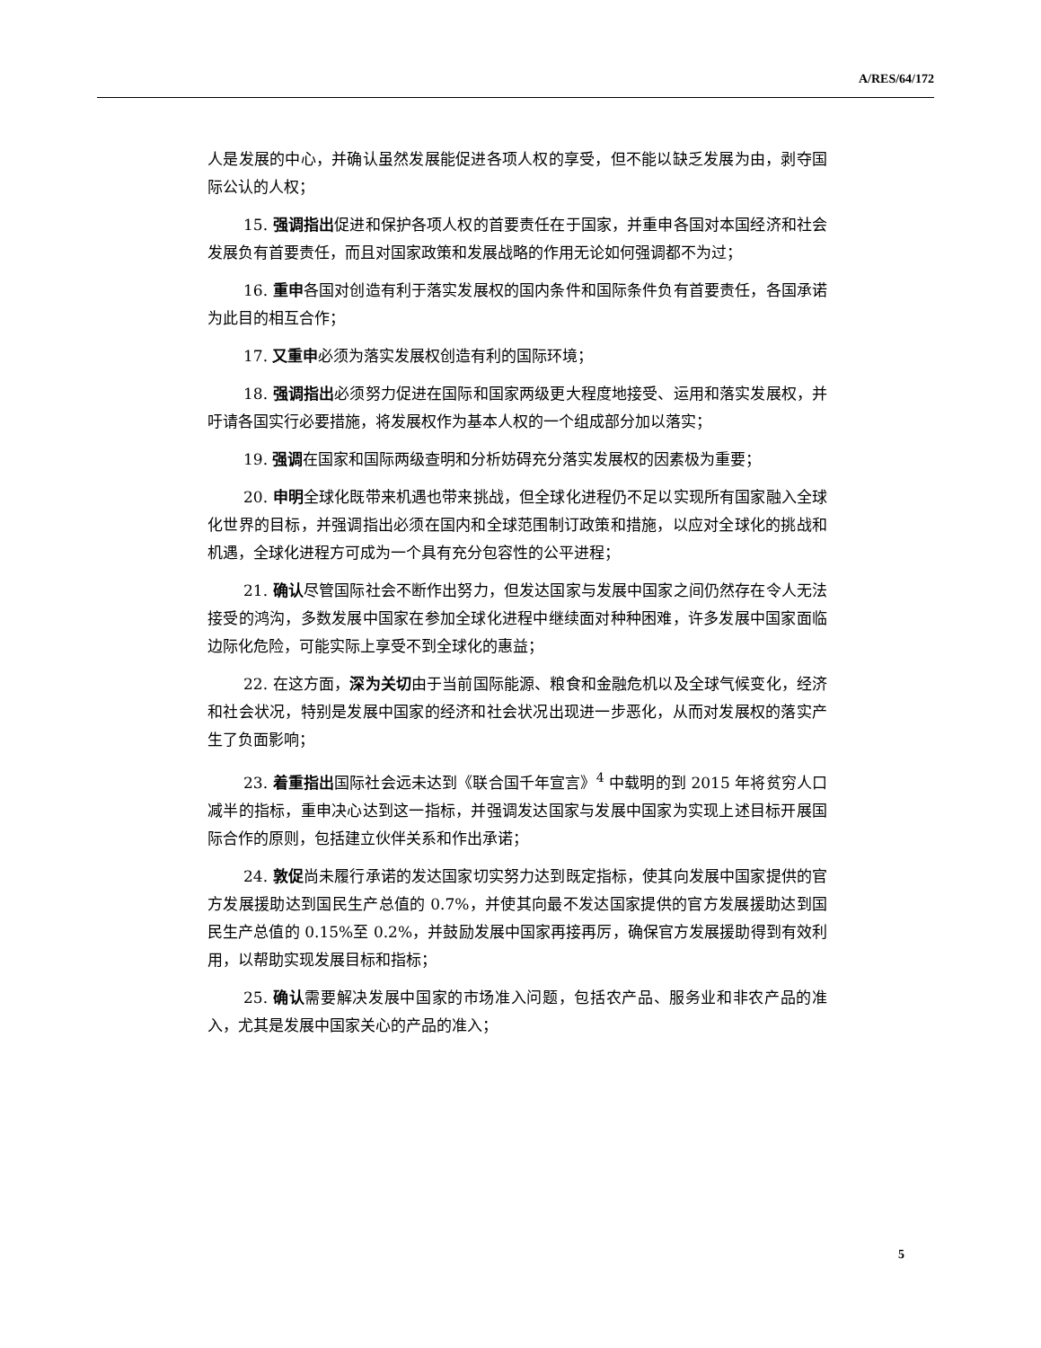A/RES/64/172
人是发展的中心，并确认虽然发展能促进各项人权的享受，但不能以缺乏发展为由，剥夺国际公认的人权；
15. 强调指出促进和保护各项人权的首要责任在于国家，并重申各国对本国经济和社会发展负有首要责任，而且对国家政策和发展战略的作用无论如何强调都不为过；
16. 重申各国对创造有利于落实发展权的国内条件和国际条件负有首要责任，各国承诺为此目的相互合作；
17. 又重申必须为落实发展权创造有利的国际环境；
18. 强调指出必须努力促进在国际和国家两级更大程度地接受、运用和落实发展权，并吁请各国实行必要措施，将发展权作为基本人权的一个组成部分加以落实；
19. 强调在国家和国际两级查明和分析妨碍充分落实发展权的因素极为重要；
20. 申明全球化既带来机遇也带来挑战，但全球化进程仍不足以实现所有国家融入全球化世界的目标，并强调指出必须在国内和全球范围制订政策和措施，以应对全球化的挑战和机遇，全球化进程方可成为一个具有充分包容性的公平进程；
21. 确认尽管国际社会不断作出努力，但发达国家与发展中国家之间仍然存在令人无法接受的鸿沟，多数发展中国家在参加全球化进程中继续面对种种困难，许多发展中国家面临边际化危险，可能实际上享受不到全球化的惠益；
22. 在这方面，深为关切由于当前国际能源、粮食和金融危机以及全球气候变化，经济和社会状况，特别是发展中国家的经济和社会状况出现进一步恶化，从而对发展权的落实产生了负面影响；
23. 着重指出国际社会远未达到《联合国千年宣言》<sup>4</sup> 中载明的到 2015 年将贫穷人口减半的指标，重申决心达到这一指标，并强调发达国家与发展中国家为实现上述目标开展国际合作的原则，包括建立伙伴关系和作出承诺；
24. 敦促尚未履行承诺的发达国家切实努力达到既定指标，使其向发展中国家提供的官方发展援助达到国民生产总值的 0.7%，并使其向最不发达国家提供的官方发展援助达到国民生产总值的 0.15%至 0.2%，并鼓励发展中国家再接再厉，确保官方发展援助得到有效利用，以帮助实现发展目标和指标；
25. 确认需要解决发展中国家的市场准入问题，包括农产品、服务业和非农产品的准入，尤其是发展中国家关心的产品的准入；
5